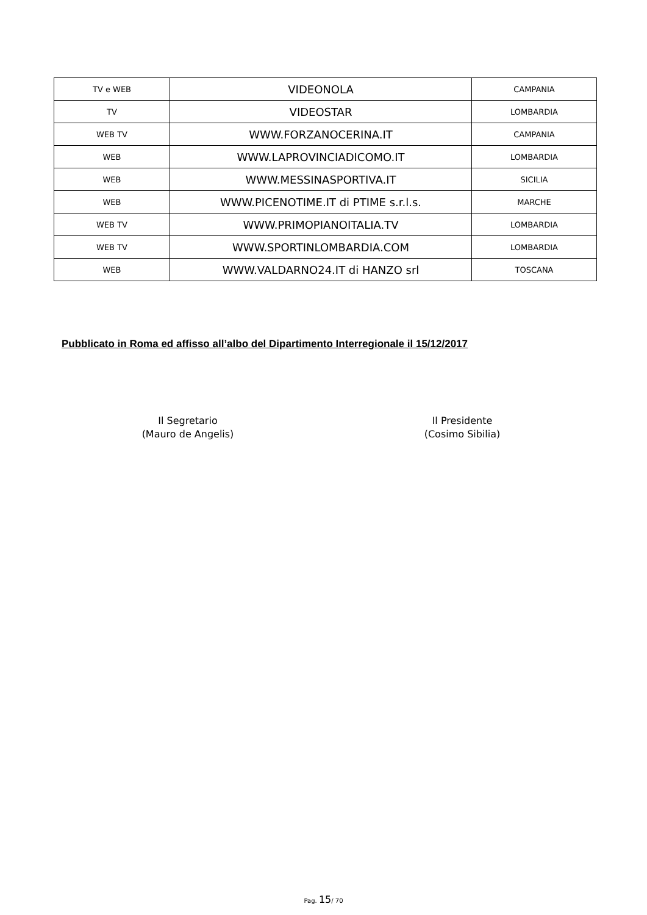| TV e WEB | VIDEONOLA | CAMPANIA |
| TV | VIDEOSTAR | LOMBARDIA |
| WEB TV | WWW.FORZANOCERINA.IT | CAMPANIA |
| WEB | WWW.LAPROVINCIADICOMO.IT | LOMBARDIA |
| WEB | WWW.MESSINASPORTIVA.IT | SICILIA |
| WEB | WWW.PICENOTIME.IT di PTIME s.r.l.s. | MARCHE |
| WEB TV | WWW.PRIMOPIANOITALIA.TV | LOMBARDIA |
| WEB TV | WWW.SPORTINLOMBARDIA.COM | LOMBARDIA |
| WEB | WWW.VALDARNO24.IT di HANZO srl | TOSCANA |
Pubblicato in Roma ed affisso all’albo del Dipartimento Interregionale il 15/12/2017
Il Segretario
(Mauro de Angelis)
Il Presidente
(Cosimo Sibilia)
Pag. 15/ 70